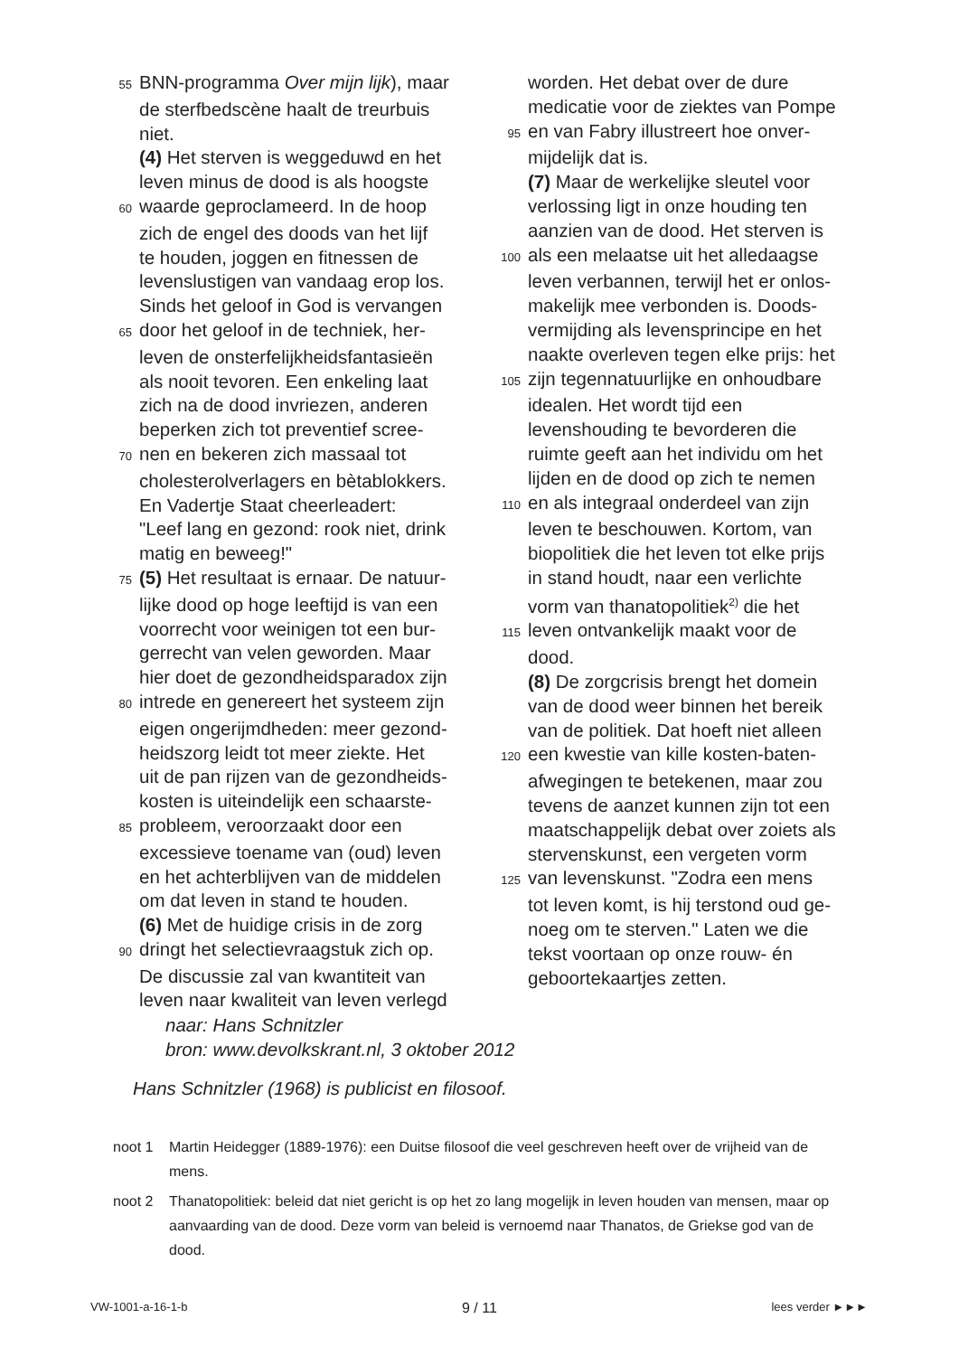55 BNN-programma Over mijn lijk), maar
de sterfbedscène haalt de treurbuis
niet.
(4) Het sterven is weggeduwd en het
leven minus de dood is als hoogste
60 waarde geproclameerd. In de hoop
zich de engel des doods van het lijf
te houden, joggen en fitnessen de
levenslustigen van vandaag erop los.
Sinds het geloof in God is vervangen
65 door het geloof in de techniek, her-
leven de onsterfelijkheidsfantasieën
als nooit tevoren. Een enkeling laat
zich na de dood invriezen, anderen
beperken zich tot preventief scree-
70 nen en bekeren zich massaal tot
cholesterolverlagers en bètablokkers.
En Vadertje Staat cheerleadert:
"Leef lang en gezond: rook niet, drink
matig en beweeg!"
75 (5) Het resultaat is ernaar. De natuur-
lijke dood op hoge leeftijd is van een
voorrecht voor weinigen tot een bur-
gerrecht van velen geworden. Maar
hier doet de gezondheidsparadox zijn
80 intrede en genereert het systeem zijn
eigen ongerijmdheden: meer gezond-
heidszorg leidt tot meer ziekte. Het
uit de pan rijzen van de gezondheids-
kosten is uiteindelijk een schaarste-
85 probleem, veroorzaakt door een
excessieve toename van (oud) leven
en het achterblijven van de middelen
om dat leven in stand te houden.
(6) Met de huidige crisis in de zorg
90 dringt het selectievraagstuk zich op.
De discussie zal van kwantiteit van
leven naar kwaliteit van leven verlegd
worden. Het debat over de dure
medicatie voor de ziektes van Pompe
95 en van Fabry illustreert hoe onver-
mijdelijk dat is.
(7) Maar de werkelijke sleutel voor
verlossing ligt in onze houding ten
aanzien van de dood. Het sterven is
100 als een melaatse uit het alledaagse
leven verbannen, terwijl het er onlos-
makelijk mee verbonden is. Doods-
vermijding als levensprincipe en het
naakte overleven tegen elke prijs: het
105 zijn tegennatuurlijke en onhoudbare
idealen. Het wordt tijd een
levenshouding te bevorderen die
ruimte geeft aan het individu om het
lijden en de dood op zich te nemen
110 en als integraal onderdeel van zijn
leven te beschouwen. Kortom, van
biopolitiek die het leven tot elke prijs
in stand houdt, naar een verlichte
vorm van thanatopolitiek<sup>2)</sup> die het
115 leven ontvankelijk maakt voor de
dood.
(8) De zorgcrisis brengt het domein
van de dood weer binnen het bereik
van de politiek. Dat hoeft niet alleen
120 een kwestie van kille kosten-baten-
afwegingen te betekenen, maar zou
tevens de aanzet kunnen zijn tot een
maatschappelijk debat over zoiets als
stervenskunst, een vergeten vorm
125 van levenskunst. "Zodra een mens
tot leven komt, is hij terstond oud ge-
noeg om te sterven." Laten we die
tekst voortaan op onze rouw- én
geboortekaartjes zetten.
naar: Hans Schnitzler
bron: www.devolkskrant.nl, 3 oktober 2012
Hans Schnitzler (1968) is publicist en filosoof.
noot 1 Martin Heidegger (1889-1976): een Duitse filosoof die veel geschreven heeft over de vrijheid van de mens.
noot 2 Thanatopolitiek: beleid dat niet gericht is op het zo lang mogelijk in leven houden van mensen, maar op aanvaarding van de dood. Deze vorm van beleid is vernoemd naar Thanatos, de Griekse god van de dood.
VW-1001-a-16-1-b 9 / 11 lees verder ►►►